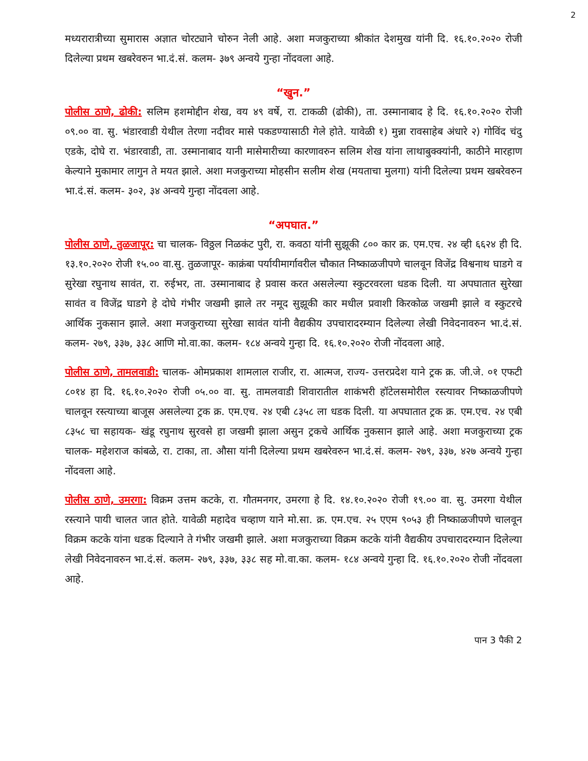2
मध्यरारात्रीच्या सुमारास अज्ञात चोरट्याने चोरुन नेली आहे. अशा मजकुराच्या श्रीकांत देशमुख यांनी दि. १६.१०.२०२० रोजी दिलेल्या प्रथम खबरेवरुन भा.दं.सं. कलम- ३७९ अन्वये गुन्हा नोंदवला आहे.
“खुन.”
पोलीस ठाणे, ढोकी: सलिम हशमोद्दीन शेख, वय ४९ वर्षे, रा. टाकळी (ढोकी), ता. उस्मानाबाद हे दि. १६.१०.२०२० रोजी ०९.०० वा. सु. भंडारवाडी येथील तेरणा नदीवर मासे पकडण्यासाठी गेले होते. यावेळी १) मुन्ना रावसाहेब अंधारे २) गोविंद चंदु एडके, दोघे रा. भंडारवाडी, ता. उस्मानाबाद यानी मासेमारीच्या कारणावरुन सलिम शेख यांना लाथाबुक्क्यांनी, काठीने मारहाण केल्याने मुकामार लागुन ते मयत झाले. अशा मजकुराच्या मोहसीन सलीम शेख (मयताचा मुलगा) यांनी दिलेल्या प्रथम खबरेवरुन भा.दं.सं. कलम- ३०२, ३४ अन्वये गुन्हा नोंदवला आहे.
“अपघात.”
पोलीस ठाणे, तुळजापूर: चा चालक- विठ्ठल निळकंट पुरी, रा. कवठा यांनी सुझूकी ८०० कार क्र. एम.एच. २४ व्ही ६६२४ ही दि. १३.१०.२०२० रोजी १५.०० वा.सु. तुळजापूर- काक्रंबा पर्यायीमार्गावरील चौकात निष्काळजीपणे चालवून विजेंद्र विश्वनाथ घाडगे व सुरेखा रघुनाथ सावंत, रा. रुईभर, ता. उस्मानाबाद हे प्रवास करत असलेल्या स्कुटरवरला धडक दिली. या अपघातात सुरेखा सावंत व विजेंद्र घाडगे हे दोघे गंभीर जखमी झाले तर नमूद सुझूकी कार मधील प्रवाशी किरकोळ जखमी झाले व स्कुटरचे आर्थिक नुकसान झाले. अशा मजकुराच्या सुरेखा सावंत यांनी वैद्यकीय उपचारादरम्यान दिलेल्या लेखी निवेदनावरुन भा.दं.सं. कलम- २७९, ३३७, ३३८ आणि मो.वा.का. कलम- १८४ अन्वये गुन्हा दि. १६.१०.२०२० रोजी नोंदवला आहे.
पोलीस ठाणे, तामलवाडी: चालक- ओमप्रकाश शामलाल राजीर, रा. आत्मज, राज्य- उत्तरप्रदेश याने ट्रक क्र. जी.जे. ०१ एफटी ८०१४ हा दि. १६.१०.२०२० रोजी ०५.०० वा. सु. तामलवाडी शिवारातील शाकंभरी हॉटेलसमोरील रस्त्यावर निष्काळजीपणे चालवून रस्त्याच्या बाजूस असलेल्या ट्रक क्र. एम.एच. २४ एबी ८३५८ ला धडक दिली. या अपघातात ट्रक क्र. एम.एच. २४ एबी ८३५८ चा सहायक- खंडू रघुनाथ सुरवसे हा जखमी झाला असुन ट्रकचे आर्थिक नुकसान झाले आहे. अशा मजकुराच्या ट्रक चालक- महेशराज कांबळे, रा. टाका, ता. औसा यांनी दिलेल्या प्रथम खबरेवरुन भा.दं.सं. कलम- २७९, ३३७, ४२७ अन्वये गुन्हा नोंदवला आहे.
पोलीस ठाणे, उमरगा: विक्रम उत्तम कटके, रा. गौतमनगर, उमरगा हे दि. १४.१०.२०२० रोजी १९.०० वा. सु. उमरगा येथील रस्त्याने पायी चालत जात होते. यावेळी महादेव चव्हाण याने मो.सा. क्र. एम.एच. २५ एएम ९०५३ ही निष्काळजीपणे चालवून विक्रम कटके यांना धडक दिल्याने ते गंभीर जखमी झाले. अशा मजकुराच्या विक्रम कटके यांनी वैद्यकीय उपचारादरम्यान दिलेल्या लेखी निवेदनावरुन भा.दं.सं. कलम- २७९, ३३७, ३३८ सह मो.वा.का. कलम- १८४ अन्वये गुन्हा दि. १६.१०.२०२० रोजी नोंदवला आहे.
पान 3 पैकी 2